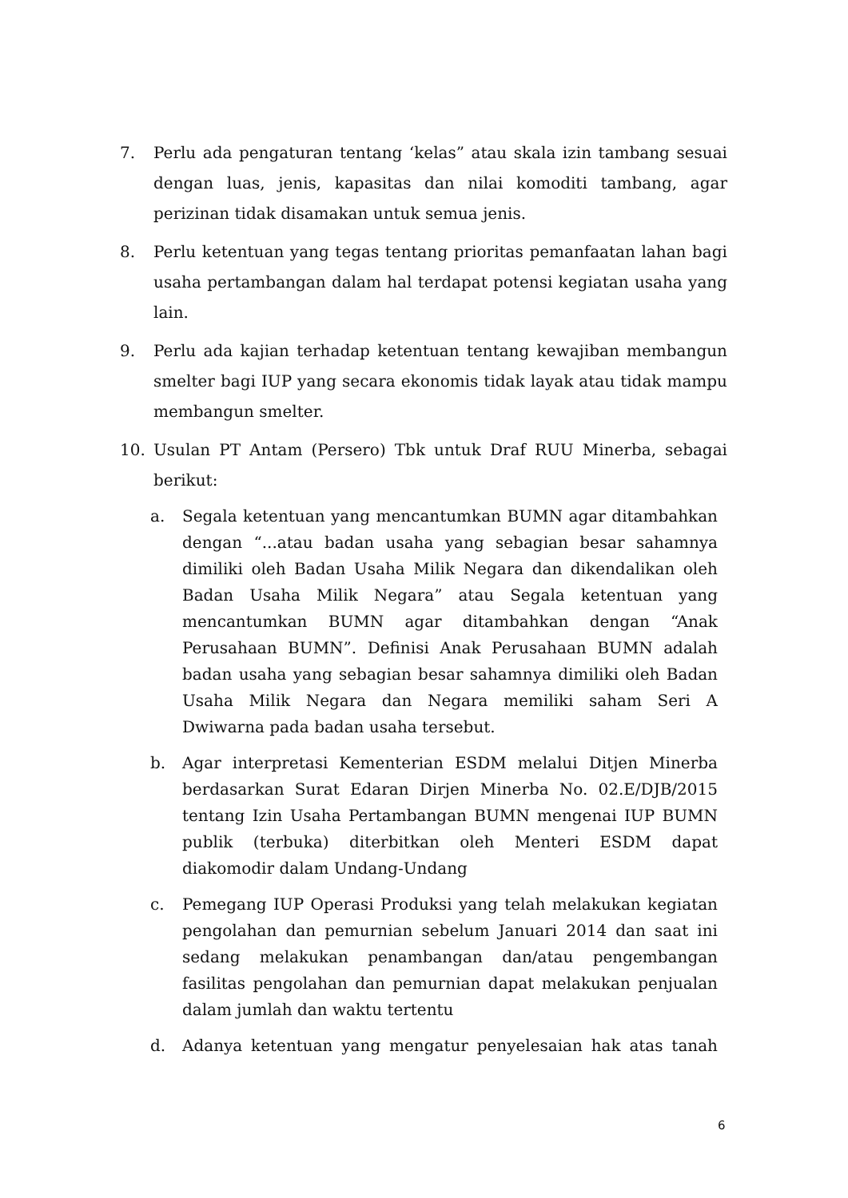7. Perlu ada pengaturan tentang ‘kelas” atau skala izin tambang sesuai dengan luas, jenis, kapasitas dan nilai komoditi tambang, agar perizinan tidak disamakan untuk semua jenis.
8. Perlu ketentuan yang tegas tentang prioritas pemanfaatan lahan bagi usaha pertambangan dalam hal terdapat potensi kegiatan usaha yang lain.
9. Perlu ada kajian terhadap ketentuan tentang kewajiban membangun smelter bagi IUP yang secara ekonomis tidak layak atau tidak mampu membangun smelter.
10. Usulan PT Antam (Persero) Tbk untuk Draf RUU Minerba, sebagai berikut:
a. Segala ketentuan yang mencantumkan BUMN agar ditambahkan dengan “...atau badan usaha yang sebagian besar sahamnya dimiliki oleh Badan Usaha Milik Negara dan dikendalikan oleh Badan Usaha Milik Negara” atau Segala ketentuan yang mencantumkan BUMN agar ditambahkan dengan “Anak Perusahaan BUMN”. Definisi Anak Perusahaan BUMN adalah badan usaha yang sebagian besar sahamnya dimiliki oleh Badan Usaha Milik Negara dan Negara memiliki saham Seri A Dwiwarna pada badan usaha tersebut.
b. Agar interpretasi Kementerian ESDM melalui Ditjen Minerba berdasarkan Surat Edaran Dirjen Minerba No. 02.E/DJB/2015 tentang Izin Usaha Pertambangan BUMN mengenai IUP BUMN publik (terbuka) diterbitkan oleh Menteri ESDM dapat diakomodir dalam Undang-Undang
c. Pemegang IUP Operasi Produksi yang telah melakukan kegiatan pengolahan dan pemurnian sebelum Januari 2014 dan saat ini sedang melakukan penambangan dan/atau pengembangan fasilitas pengolahan dan pemurnian dapat melakukan penjualan dalam jumlah dan waktu tertentu
d. Adanya ketentuan yang mengatur penyelesaian hak atas tanah
6